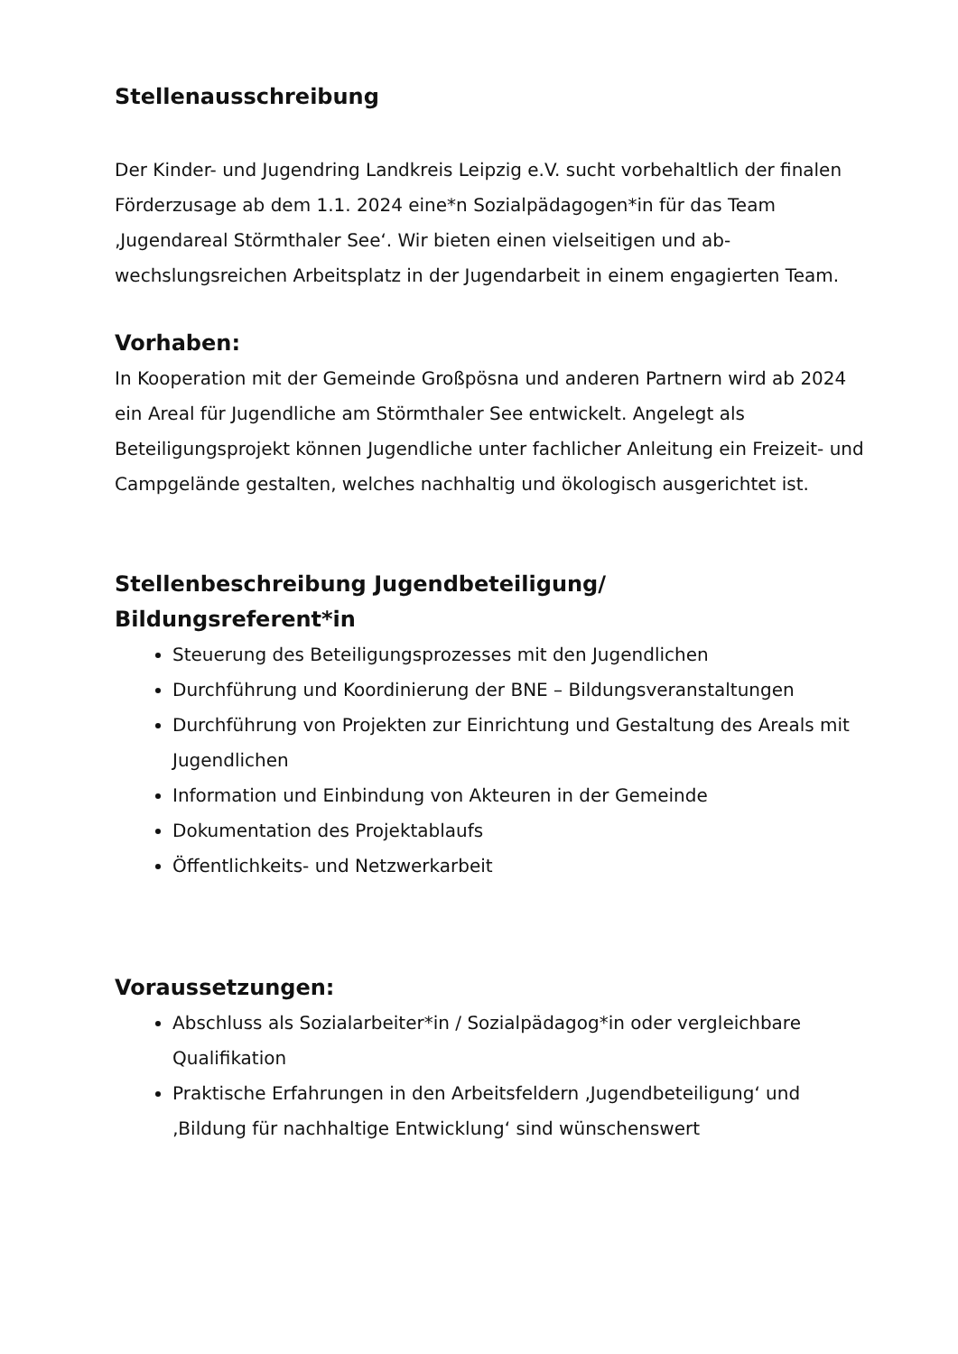Stellenausschreibung
Der Kinder- und Jugendring Landkreis Leipzig e.V. sucht vorbehaltlich der fi­nalen Förderzusage ab dem 1.1. 2024 eine*n Sozialpädagogen*in für das Team ‚Jugendareal Störmthaler See‘. Wir bieten einen vielseitigen und ab­wechslungsreichen Arbeitsplatz in der Jugendarbeit in einem engagierten Team.
Vorhaben:
In Kooperation mit der Gemeinde Großpösna und anderen Partnern wird ab 2024 ein Areal für Jugendliche am Störmthaler See entwickelt. Angelegt als Beteiligungsprojekt können Jugendliche unter fachlicher Anleitung ein Frei­zeit- und Campgelände gestalten, welches nachhaltig und ökologisch ausge­richtet ist.
Stellenbeschreibung Jugendbeteiligung/
Bildungsreferent*in
Steuerung des Beteiligungsprozesses mit den Jugendlichen
Durchführung und Koordinierung der BNE – Bildungsveranstaltungen
Durchführung von Projekten zur Einrichtung und Gestaltung des Areals mit Jugendlichen
Information und Einbindung von Akteuren in der Gemeinde
Dokumentation des Projektablaufs
Öffentlichkeits- und Netzwerkarbeit
Voraussetzungen:
Abschluss als Sozialarbeiter*in / Sozialpädagog*in oder vergleichbare Qualifikation
Praktische Erfahrungen in den Arbeitsfeldern ‚Jugendbeteiligung‘ und ‚Bildung für nachhaltige Entwicklung‘ sind wünschenswert